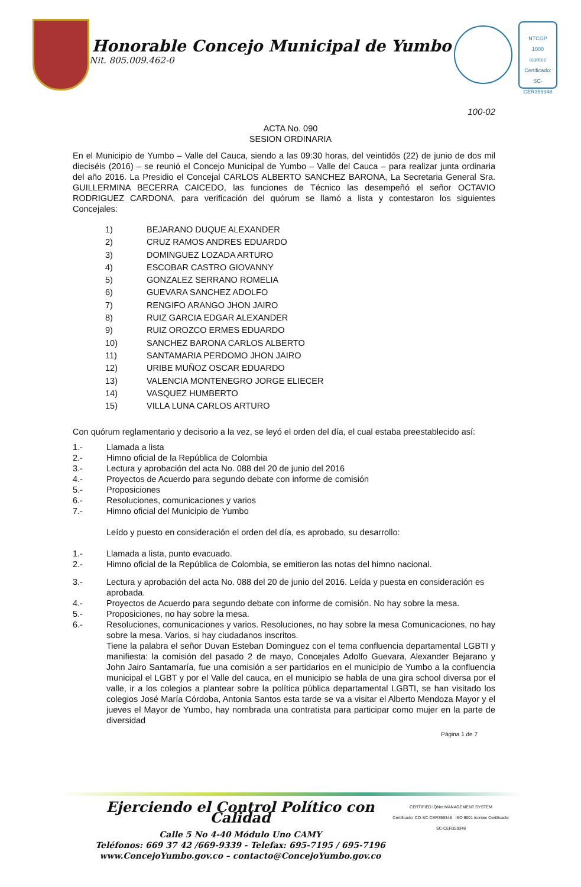Honorable Concejo Municipal de Yumbo
Nit. 805.009.462-0
NTCGP
1000
icontec
Certificado: SC-CER359348
100-02
ACTA No. 090
SESION ORDINARIA
En el Municipio de Yumbo – Valle del Cauca, siendo a las 09:30 horas, del veintidós (22) de junio de dos mil dieciséis (2016) – se reunió el Concejo Municipal de Yumbo – Valle del Cauca – para realizar junta ordinaria del año 2016. La Presidio el Concejal CARLOS ALBERTO SANCHEZ BARONA, La Secretaria General Sra. GUILLERMINA BECERRA CAICEDO, las funciones de Técnico las desempeñó el señor OCTAVIO RODRIGUEZ CARDONA, para verificación del quórum se llamó a lista y contestaron los siguientes Concejales:
1) BEJARANO DUQUE ALEXANDER
2) CRUZ RAMOS ANDRES EDUARDO
3) DOMINGUEZ LOZADA ARTURO
4) ESCOBAR CASTRO GIOVANNY
5) GONZALEZ SERRANO ROMELIA
6) GUEVARA SANCHEZ ADOLFO
7) RENGIFO ARANGO JHON JAIRO
8) RUIZ GARCIA EDGAR ALEXANDER
9) RUIZ OROZCO ERMES EDUARDO
10) SANCHEZ BARONA CARLOS ALBERTO
11) SANTAMARIA PERDOMO JHON JAIRO
12) URIBE MUÑOZ OSCAR EDUARDO
13) VALENCIA MONTENEGRO JORGE ELIECER
14) VASQUEZ HUMBERTO
15) VILLA LUNA CARLOS ARTURO
Con quórum reglamentario y decisorio a la vez, se leyó el orden del día, el cual estaba preestablecido así:
1.- Llamada a lista
2.- Himno oficial de la República de Colombia
3.- Lectura y aprobación del acta No. 088 del 20 de junio del 2016
4.- Proyectos de Acuerdo para segundo debate con informe de comisión
5.- Proposiciones
6.- Resoluciones, comunicaciones y varios
7.- Himno oficial del Municipio de Yumbo
Leído y puesto en consideración el orden del día, es aprobado, su desarrollo:
1.- Llamada a lista, punto evacuado.
2.- Himno oficial de la República de Colombia, se emitieron las notas del himno nacional.
3.- Lectura y aprobación del acta No. 088 del 20 de junio del 2016. Leída y puesta en consideración es aprobada.
4.- Proyectos de Acuerdo para segundo debate con informe de comisión. No hay sobre la mesa.
5.- Proposiciones, no hay sobre la mesa.
6.- Resoluciones, comunicaciones y varios. Resoluciones, no hay sobre la mesa Comunicaciones, no hay sobre la mesa. Varios, si hay ciudadanos inscritos.
Tiene la palabra el señor Duvan Esteban Dominguez con el tema confluencia departamental LGBTI y manifiesta: la comisión del pasado 2 de mayo, Concejales Adolfo Guevara, Alexander Bejarano y John Jairo Santamaría, fue una comisión a ser partidarios en el municipio de Yumbo a la confluencia municipal el LGBT y por el Valle del cauca, en el municipio se habla de una gira school diversa por el valle, ir a los colegios a plantear sobre la política pública departamental LGBTI, se han visitado los colegios José María Córdoba, Antonia Santos esta tarde se va a visitar el Alberto Mendoza Mayor y el jueves el Mayor de Yumbo, hay nombrada una contratista para participar como mujer en la parte de diversidad
Página 1 de 7
Ejerciendo el Control Político con Calidad
Calle 5 No 4-40 Módulo Uno CAMY
Teléfonos: 669 37 42 /669-9339 - Telefax: 695-7195 / 695-7196
www.ConcejoYumbo.gov.co – contacto@ConcejoYumbo.gov.co
CERTIFIED IQNet MANAGEMENT SYSTEM
Certificado: CO-SC-CER359348 ISO 9001 icontec Certificado: SC-CER359348